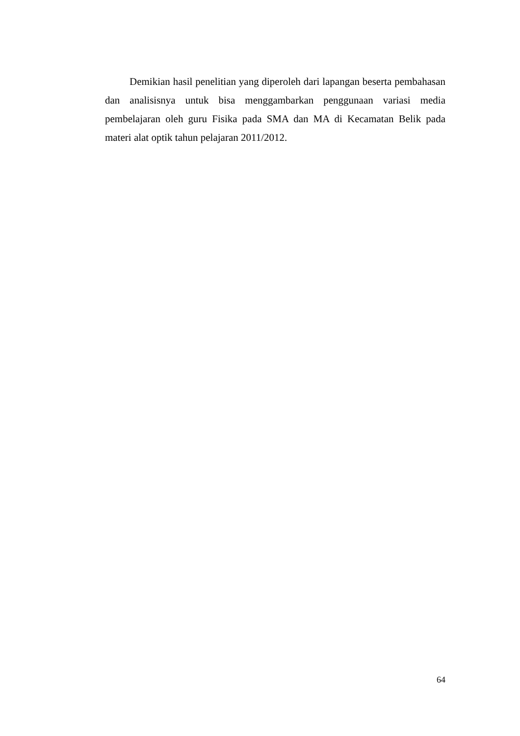Demikian hasil penelitian yang diperoleh dari lapangan beserta pembahasan dan analisisnya untuk bisa menggambarkan penggunaan variasi media pembelajaran oleh guru Fisika pada SMA dan MA di Kecamatan Belik pada materi alat optik tahun pelajaran 2011/2012.
64